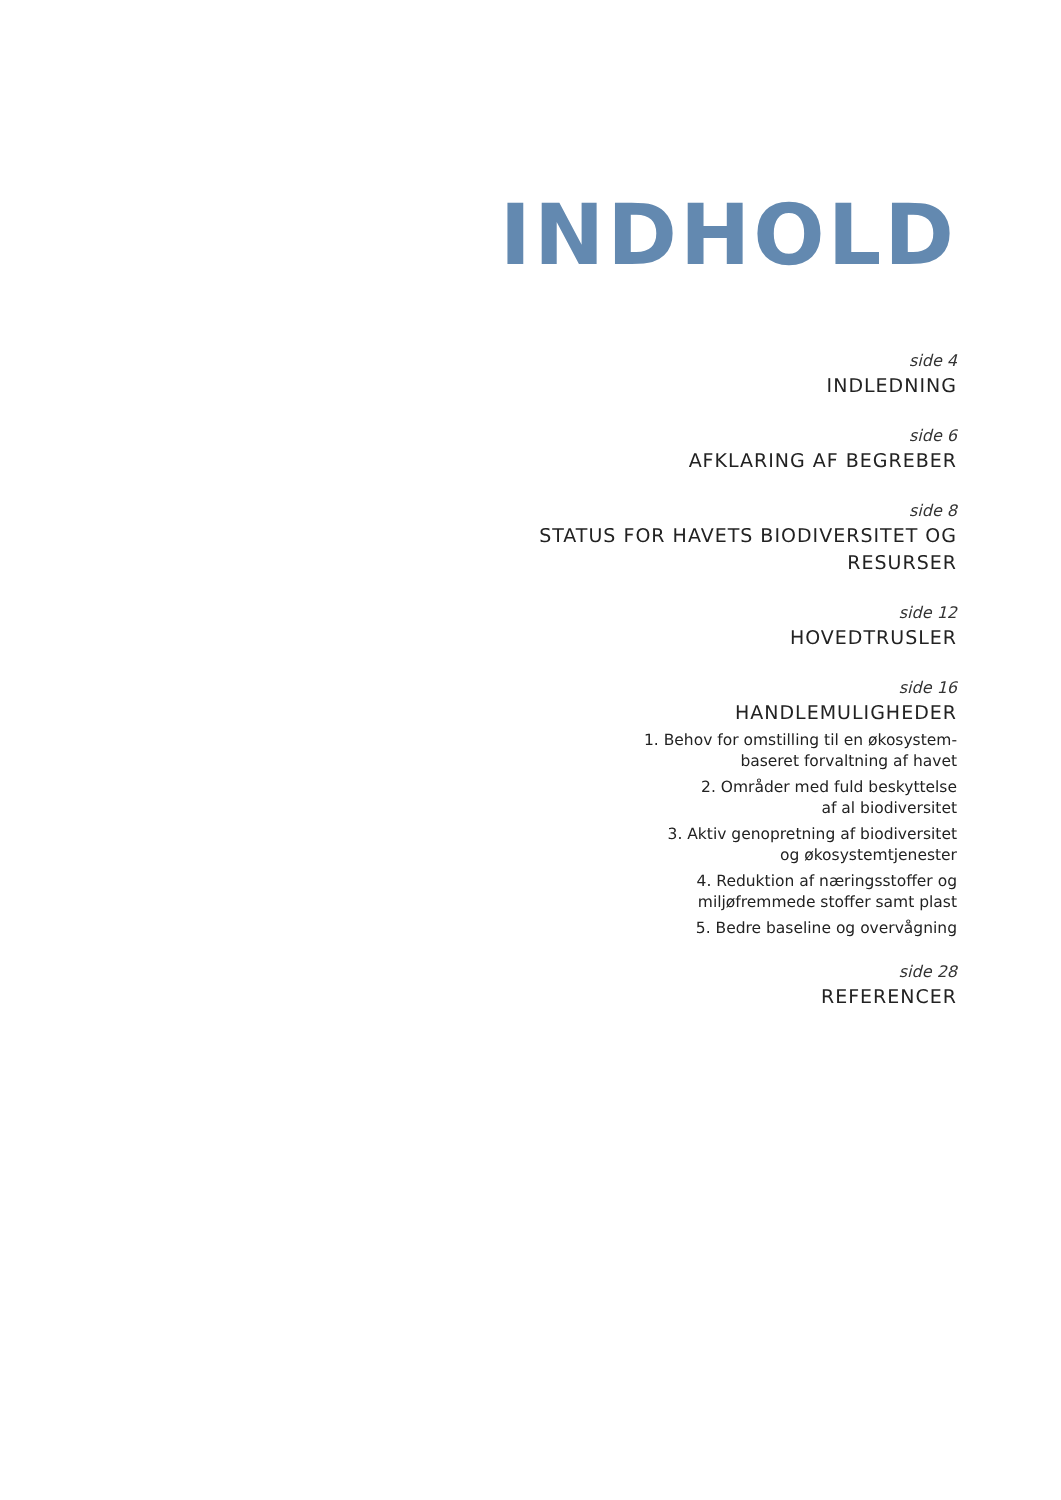INDHOLD
side 4
INDLEDNING
side 6
AFKLARING AF BEGREBER
side 8
STATUS FOR HAVETS BIODIVERSITET OG
RESURSER
side 12
HOVEDTRUSLER
side 16
HANDLEMULIGHEDER
1. Behov for omstilling til en økosystem-
baseret forvaltning af havet
2. Områder med fuld beskyttelse
af al biodiversitet
3. Aktiv genopretning af biodiversitet
og økosystemtjenester
4. Reduktion af næringsstoffer og
miljøfremmede stoffer samt plast
5. Bedre baseline og overvågning
side 28
REFERENCER